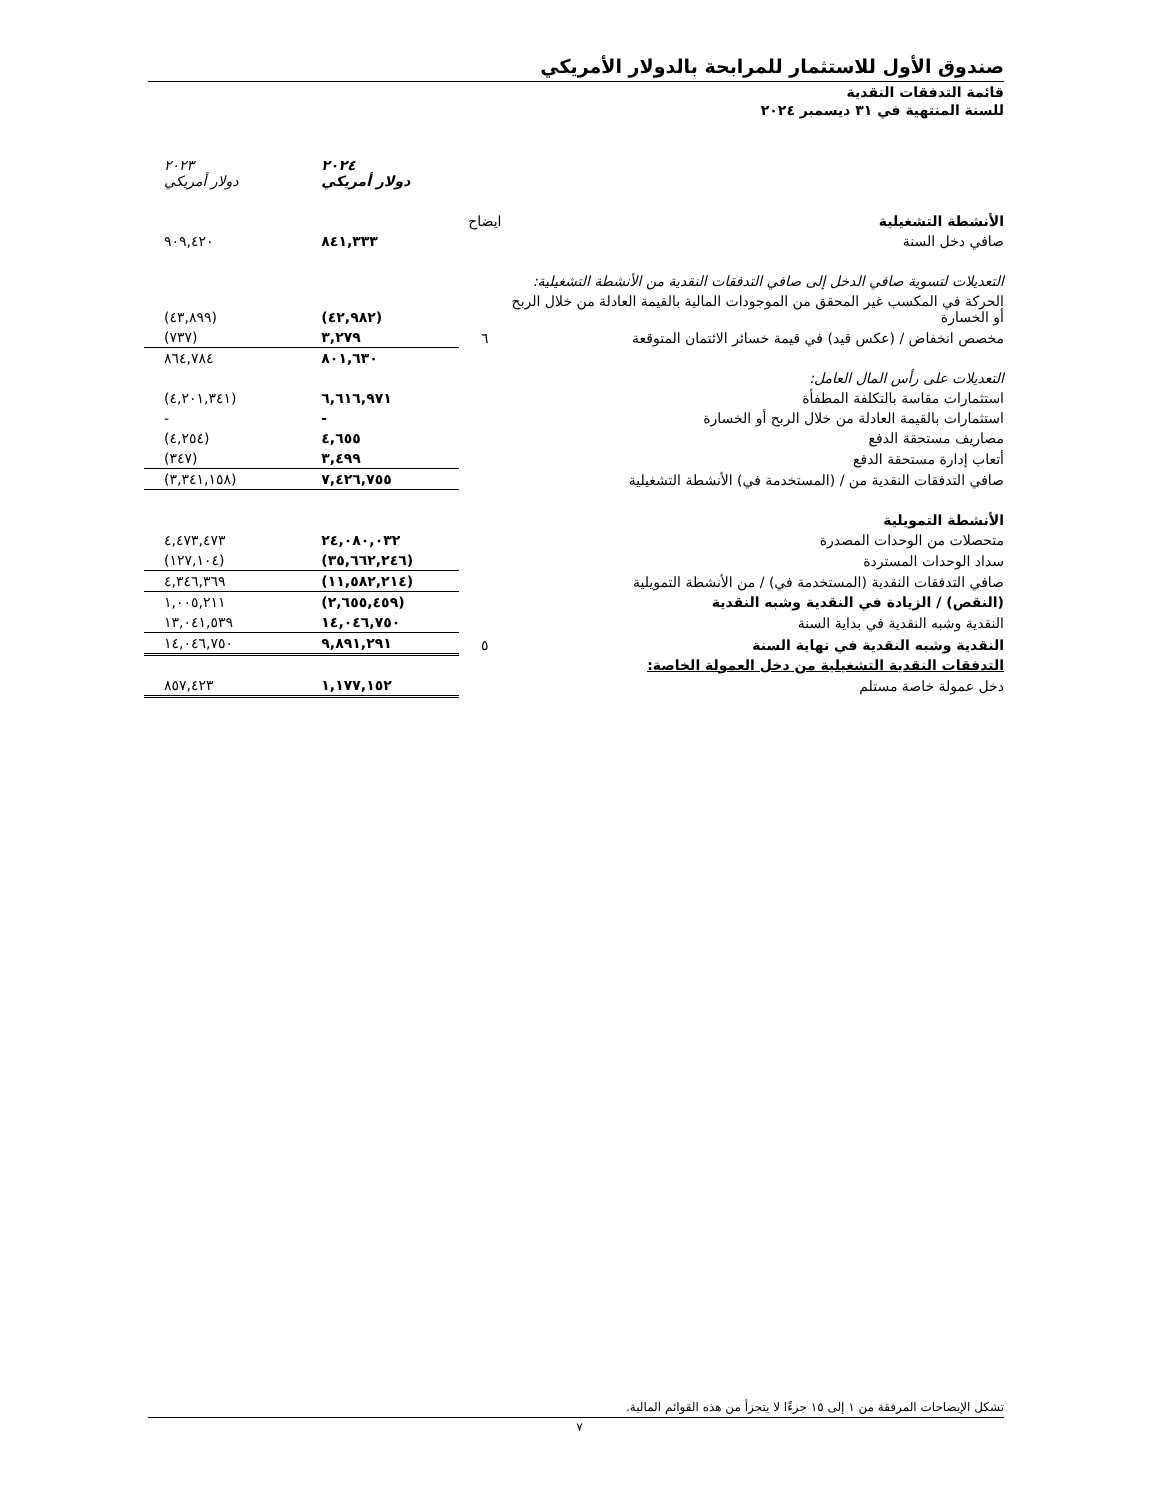صندوق الأول للاستثمار للمرابحة بالدولار الأمريكي
قائمة التدفقات النقدية
للسنة المنتهية في ٣١ ديسمبر ٢٠٢٤
| | | ٢٠٢٤ دولار أمريكي | ٢٠٢٣ دولار أمريكي |
| الأنشطة التشغيلية | ايضاح | | |
| صافي دخل السنة | | ٨٤١,٣٣٣ | ٩٠٩,٤٢٠ |
| التعديلات لتسوية صافي الدخل إلى صافي التدفقات النقدية من الأنشطة التشغيلية: | | | |
| الحركة في المكسب غير المحقق من الموجودات المالية بالقيمة العادلة من خلال الربح أو الخسارة | | (٤٢,٩٨٢) | (٤٣,٨٩٩) |
| مخصص انخفاض / (عكس قيد) في قيمة خسائر الائتمان المتوقعة | ٦ | ٣,٢٧٩ | (٧٣٧) |
| | | ٨٠١,٦٣٠ | ٨٦٤,٧٨٤ |
| التعديلات على رأس المال العامل: | | | |
| استثمارات مقاسة بالتكلفة المطفأة | | ٦,٦١٦,٩٧١ | (٤,٢٠١,٣٤١) |
| استثمارات بالقيمة العادلة من خلال الربح أو الخسارة | | - | - |
| مصاريف مستحقة الدفع | | ٤,٦٥٥ | (٤,٢٥٤) |
| أتعاب إدارة مستحقة الدفع | | ٣,٤٩٩ | (٣٤٧) |
| صافي التدفقات النقدية من / (المستخدمة في) الأنشطة التشغيلية | | ٧,٤٢٦,٧٥٥ | (٣,٣٤١,١٥٨) |
| الأنشطة التمويلية | | | |
| متحصلات من الوحدات المصدرة | | ٢٤,٠٨٠,٠٣٢ | ٤,٤٧٣,٤٧٣ |
| سداد الوحدات المستردة | | (٣٥,٦٦٢,٢٤٦) | (١٢٧,١٠٤) |
| صافي التدفقات النقدية (المستخدمة في) / من الأنشطة التمويلية | | (١١,٥٨٢,٢١٤) | ٤,٣٤٦,٣٦٩ |
| (النقص) / الزيادة في النقدية وشبه النقدية | | (٢,٦٥٥,٤٥٩) | ١,٠٠٥,٢١١ |
| النقدية وشبه النقدية في بداية السنة | | ١٤,٠٤٦,٧٥٠ | ١٣,٠٤١,٥٣٩ |
| النقدية وشبه النقدية في نهاية السنة | ٥ | ٩,٨٩١,٢٩١ | ١٤,٠٤٦,٧٥٠ |
| التدفقات النقدية التشغيلية من دخل العمولة الخاصة: | | | |
| دخل عمولة خاصة مستلم | | ١,١٧٧,١٥٢ | ٨٥٧,٤٢٣ |
تشكل الإيضاحات المرفقة من ١ إلى ١٥ جزءًا لا يتجزأ من هذه القوائم المالية.
٧